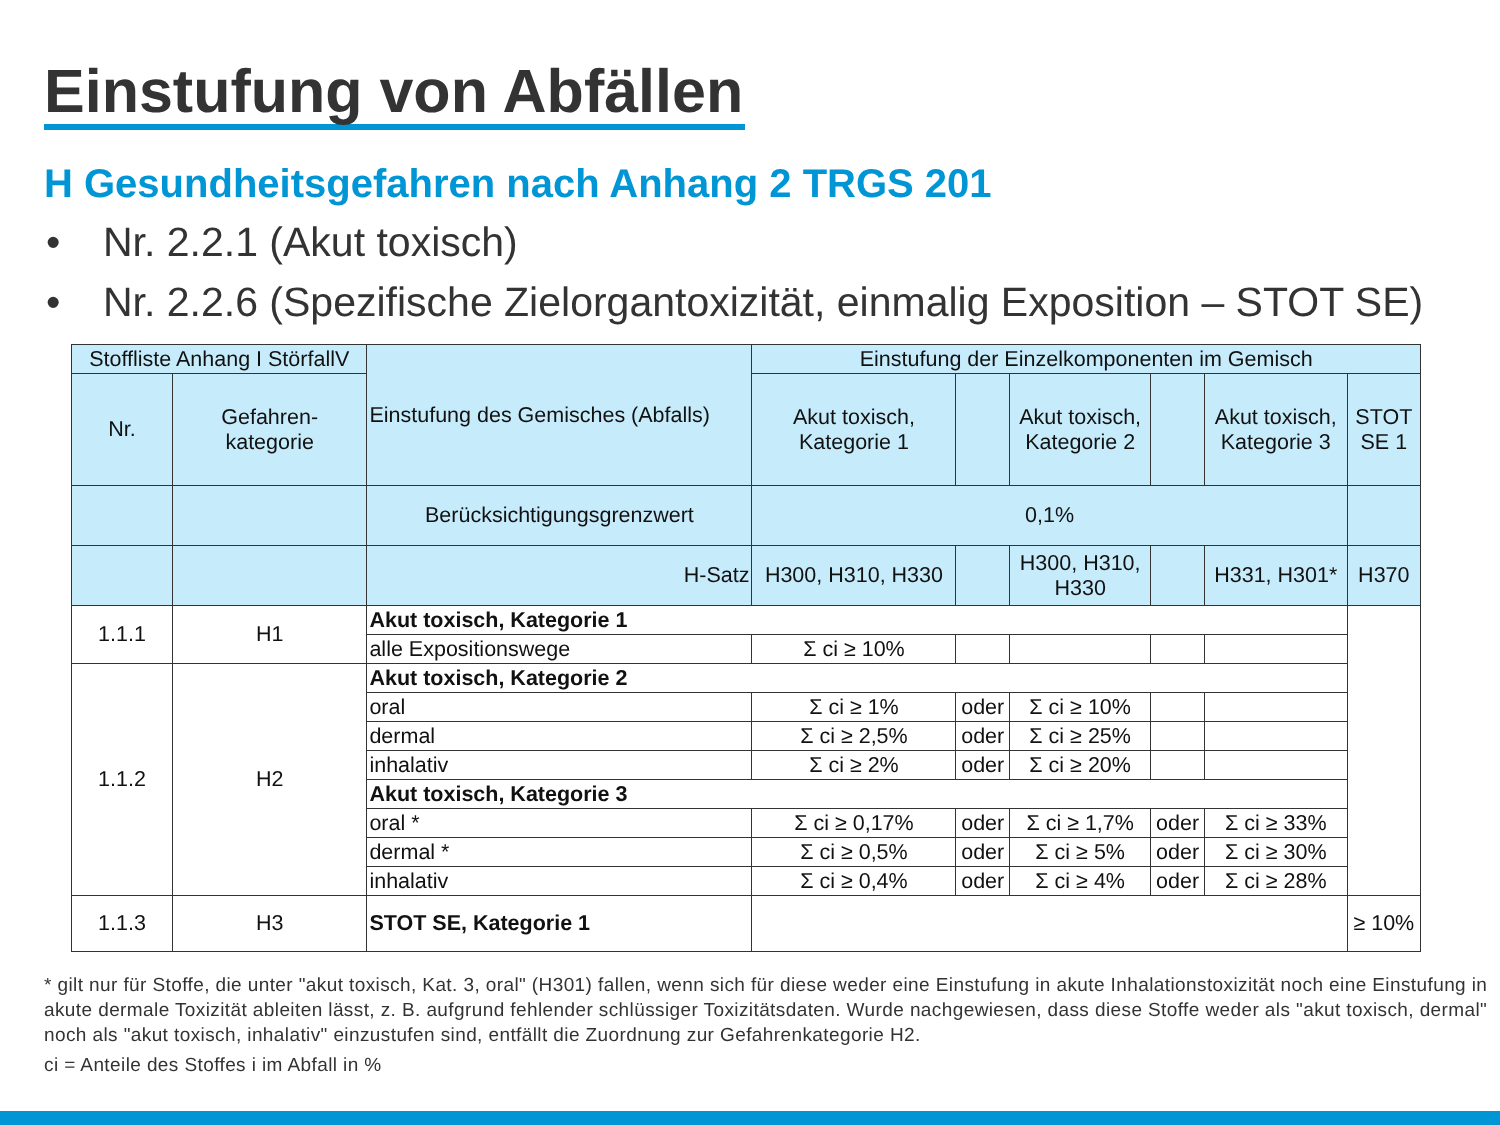Einstufung von Abfällen
H Gesundheitsgefahren nach Anhang 2 TRGS 201
• Nr. 2.2.1 (Akut toxisch)
• Nr. 2.2.6 (Spezifische Zielorgantoxizität, einmalig Exposition – STOT SE)
| Stoffliste Anhang I StörfallV | | Einstufung des Gemisches (Abfalls) | Einstufung der Einzelkomponenten im Gemisch | | | | | |
| Nr. | Gefahren- kategorie | | Akut toxisch, Kategorie 1 | | Akut toxisch, Kategorie 2 | | Akut toxisch, Kategorie 3 | STOT SE 1 |
| | | Berücksichtigungsgrenzwert | 0,1% | | | | | |
| | | H-Satz | H300, H310, H330 | | H300, H310, H330 | | H331, H301* | H370 |
| 1.1.1 | H1 | Akut toxisch, Kategorie 1 | | | | | | |
| | | alle Expositionswege | Σ ci ≥ 10% | | | | | |
| 1.1.2 | H2 | Akut toxisch, Kategorie 2 | | | | | | |
| | | oral | Σ ci ≥ 1% | oder | Σ ci ≥ 10% | | | |
| | | dermal | Σ ci ≥ 2,5% | oder | Σ ci ≥ 25% | | | |
| | | inhalativ | Σ ci ≥ 2% | oder | Σ ci ≥ 20% | | | |
| | | Akut toxisch, Kategorie 3 | | | | | | |
| | | oral * | Σ ci ≥ 0,17% | oder | Σ ci ≥ 1,7% | oder | Σ ci ≥ 33% | |
| | | dermal * | Σ ci ≥ 0,5% | oder | Σ ci ≥ 5% | oder | Σ ci ≥ 30% | |
| | | inhalativ | Σ ci ≥ 0,4% | oder | Σ ci ≥ 4% | oder | Σ ci ≥ 28% | |
| 1.1.3 | H3 | STOT SE, Kategorie 1 | | | | | | ≥ 10% |
* gilt nur für Stoffe, die unter "akut toxisch, Kat. 3, oral" (H301) fallen, wenn sich für diese weder eine Einstufung in akute Inhalationstoxizität noch eine Einstufung in akute dermale Toxizität ableiten lässt, z. B. aufgrund fehlender schlüssiger Toxizitätsdaten. Wurde nachgewiesen, dass diese Stoffe weder als "akut toxisch, dermal" noch als "akut toxisch, inhalativ" einzustufen sind, entfällt die Zuordnung zur Gefahrenkategorie H2.
ci = Anteile des Stoffes i im Abfall in %